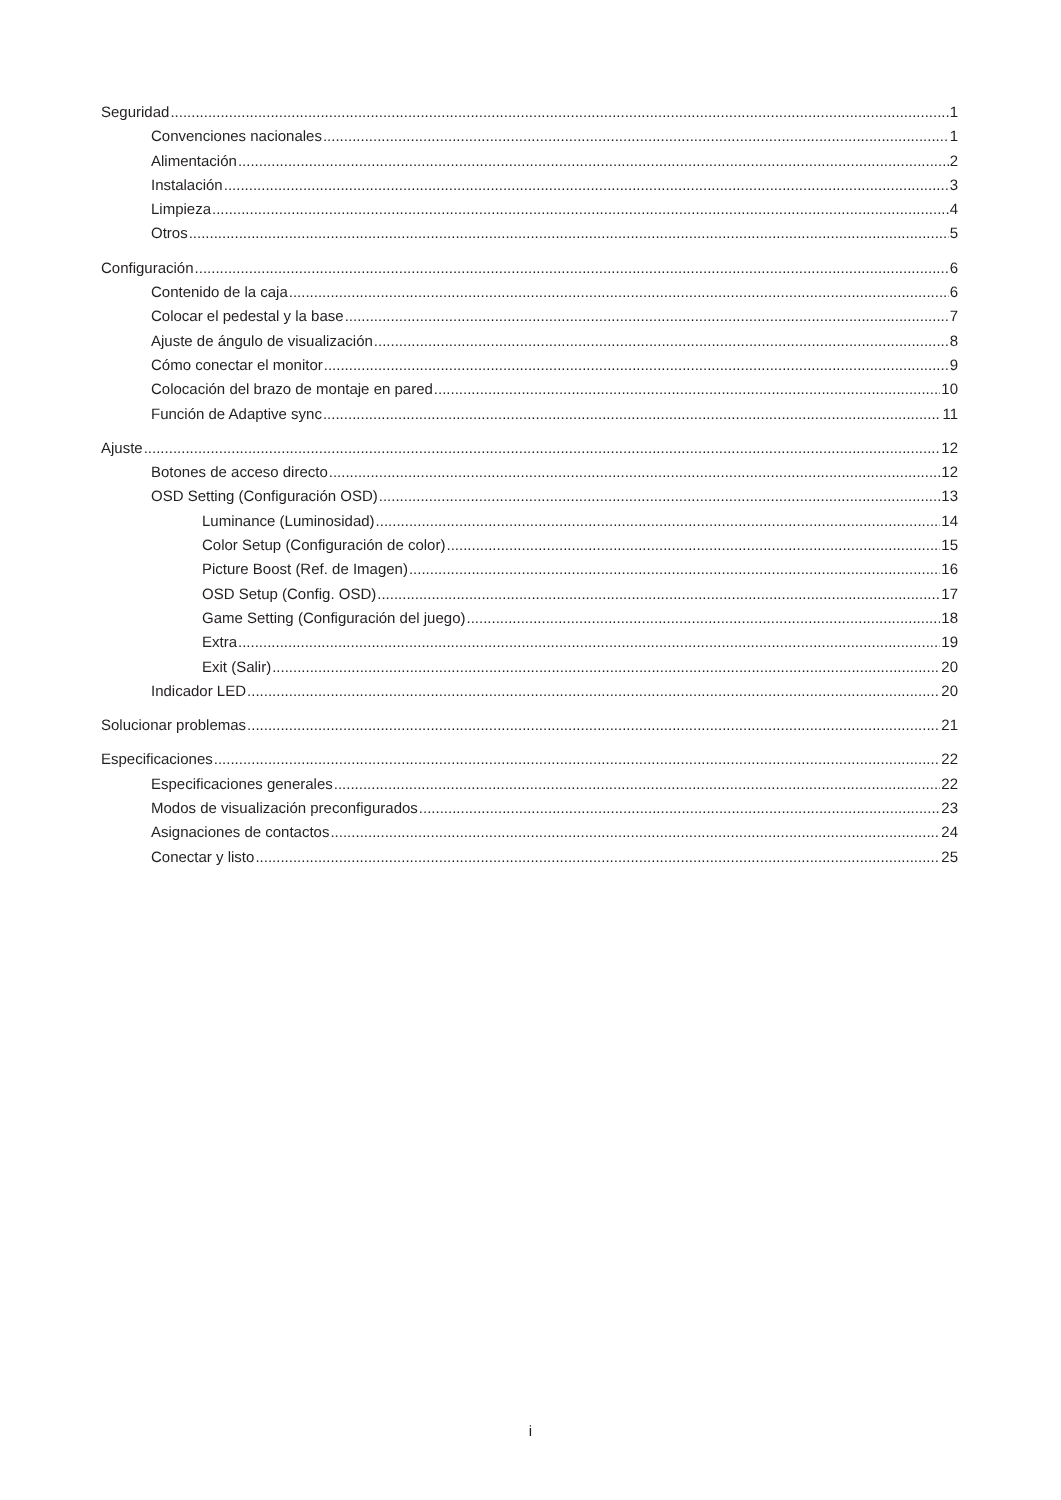Seguridad 1
Convenciones nacionales 1
Alimentación 2
Instalación 3
Limpieza 4
Otros 5
Configuración 6
Contenido de la caja 6
Colocar el pedestal y la base 7
Ajuste de ángulo de visualización 8
Cómo conectar el monitor 9
Colocación del brazo de montaje en pared 10
Función de Adaptive sync 11
Ajuste 12
Botones de acceso directo 12
OSD Setting (Configuración OSD) 13
Luminance (Luminosidad) 14
Color Setup (Configuración de color) 15
Picture Boost (Ref. de Imagen) 16
OSD Setup (Config. OSD) 17
Game Setting (Configuración del juego) 18
Extra 19
Exit (Salir) 20
Indicador LED 20
Solucionar problemas 21
Especificaciones 22
Especificaciones generales 22
Modos de visualización preconfigurados 23
Asignaciones de contactos 24
Conectar y listo 25
i